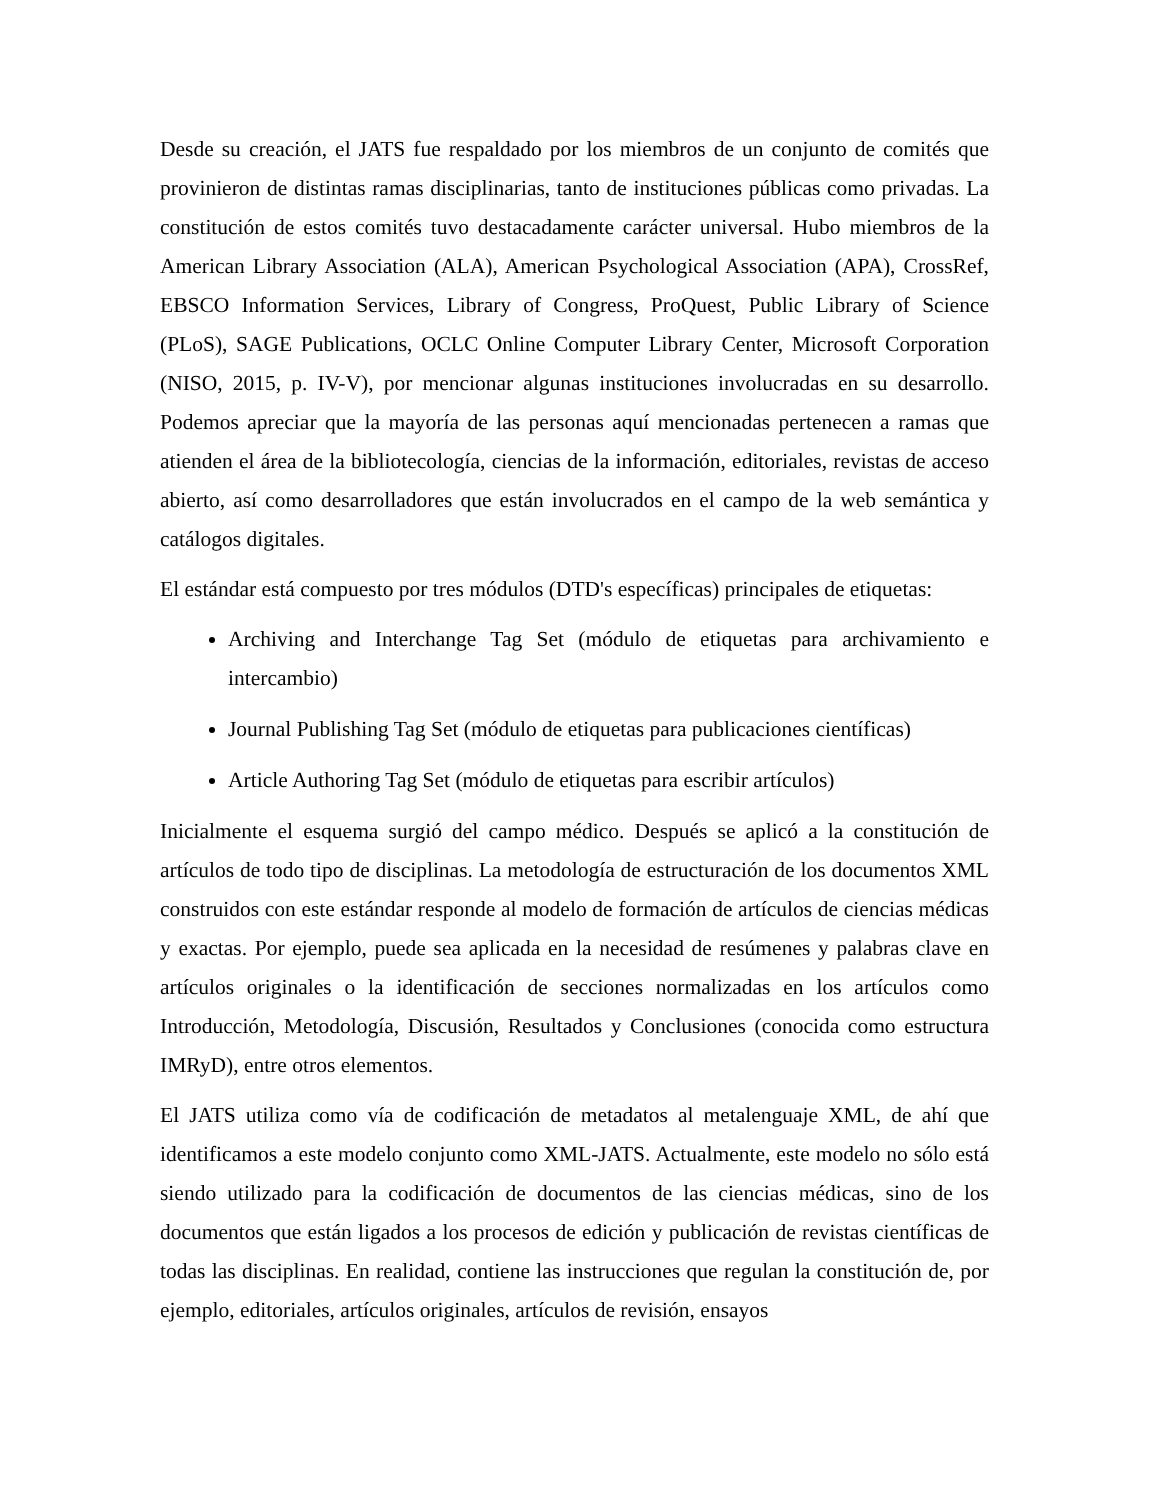Desde su creación, el JATS fue respaldado por los miembros de un conjunto de comités que provinieron de distintas ramas disciplinarias, tanto de instituciones públicas como privadas. La constitución de estos comités tuvo destacadamente carácter universal. Hubo miembros de la American Library Association (ALA), American Psychological Association (APA), CrossRef, EBSCO Information Services, Library of Congress, ProQuest, Public Library of Science (PLoS), SAGE Publications, OCLC Online Computer Library Center, Microsoft Corporation (NISO, 2015, p. IV-V), por mencionar algunas instituciones involucradas en su desarrollo. Podemos apreciar que la mayoría de las personas aquí mencionadas pertenecen a ramas que atienden el área de la bibliotecología, ciencias de la información, editoriales, revistas de acceso abierto, así como desarrolladores que están involucrados en el campo de la web semántica y catálogos digitales.
El estándar está compuesto por tres módulos (DTD's específicas) principales de etiquetas:
Archiving and Interchange Tag Set (módulo de etiquetas para archivamiento e intercambio)
Journal Publishing Tag Set (módulo de etiquetas para publicaciones científicas)
Article Authoring Tag Set (módulo de etiquetas para escribir artículos)
Inicialmente el esquema surgió del campo médico. Después se aplicó a la constitución de artículos de todo tipo de disciplinas. La metodología de estructuración de los documentos XML construidos con este estándar responde al modelo de formación de artículos de ciencias médicas y exactas. Por ejemplo, puede sea aplicada en la necesidad de resúmenes y palabras clave en artículos originales o la identificación de secciones normalizadas en los artículos como Introducción, Metodología, Discusión, Resultados y Conclusiones (conocida como estructura IMRyD), entre otros elementos.
El JATS utiliza como vía de codificación de metadatos al metalenguaje XML, de ahí que identificamos a este modelo conjunto como XML-JATS. Actualmente, este modelo no sólo está siendo utilizado para la codificación de documentos de las ciencias médicas, sino de los documentos que están ligados a los procesos de edición y publicación de revistas científicas de todas las disciplinas. En realidad, contiene las instrucciones que regulan la constitución de, por ejemplo, editoriales, artículos originales, artículos de revisión, ensayos